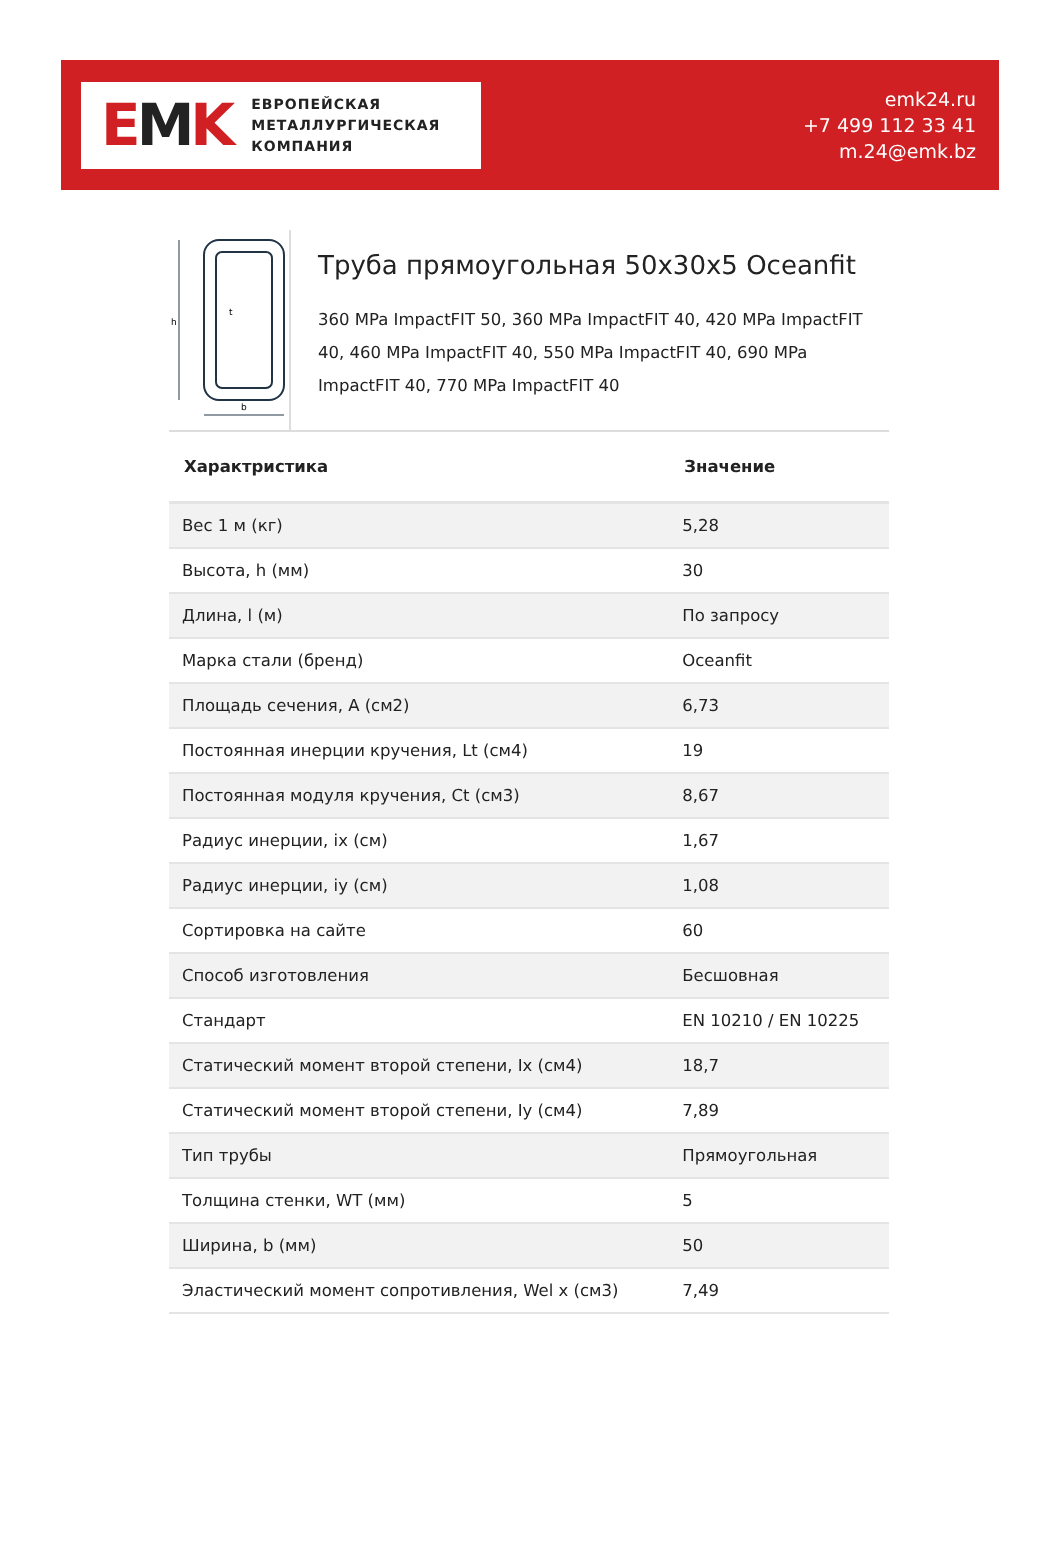EMK
ЕВРОПЕЙСКАЯ
МЕТАЛЛУРГИЧЕСКАЯ
КОМПАНИЯ
emk24.ru
+7 499 112 33 41
m.24@emk.bz
h
b
t
Труба прямоугольная 50x30x5 Oceanfit
360 MPa ImpactFIT 50, 360 MPa ImpactFIT 40, 420 MPa ImpactFIT 40, 460 MPa ImpactFIT 40, 550 MPa ImpactFIT 40, 690 MPa ImpactFIT 40, 770 MPa ImpactFIT 40
| Характристика | Значение |
| --- | --- |
| Вес 1 м (кг) | 5,28 |
| Высота, h (мм) | 30 |
| Длина, l (м) | По запросу |
| Марка стали (бренд) | Oceanfit |
| Площадь сечения, A (см2) | 6,73 |
| Постоянная инерции кручения, Lt (см4) | 19 |
| Постоянная модуля кручения, Ct (см3) | 8,67 |
| Радиус инерции, ix (см) | 1,67 |
| Радиус инерции, iy (см) | 1,08 |
| Сортировка на сайте | 60 |
| Способ изготовления | Бесшовная |
| Стандарт | EN 10210 / EN 10225 |
| Статический момент второй степени, Ix (см4) | 18,7 |
| Статический момент второй степени, Iy (см4) | 7,89 |
| Тип трубы | Прямоугольная |
| Толщина стенки, WT (мм) | 5 |
| Ширина, b (мм) | 50 |
| Эластический момент сопротивления, Wel x (см3) | 7,49 |